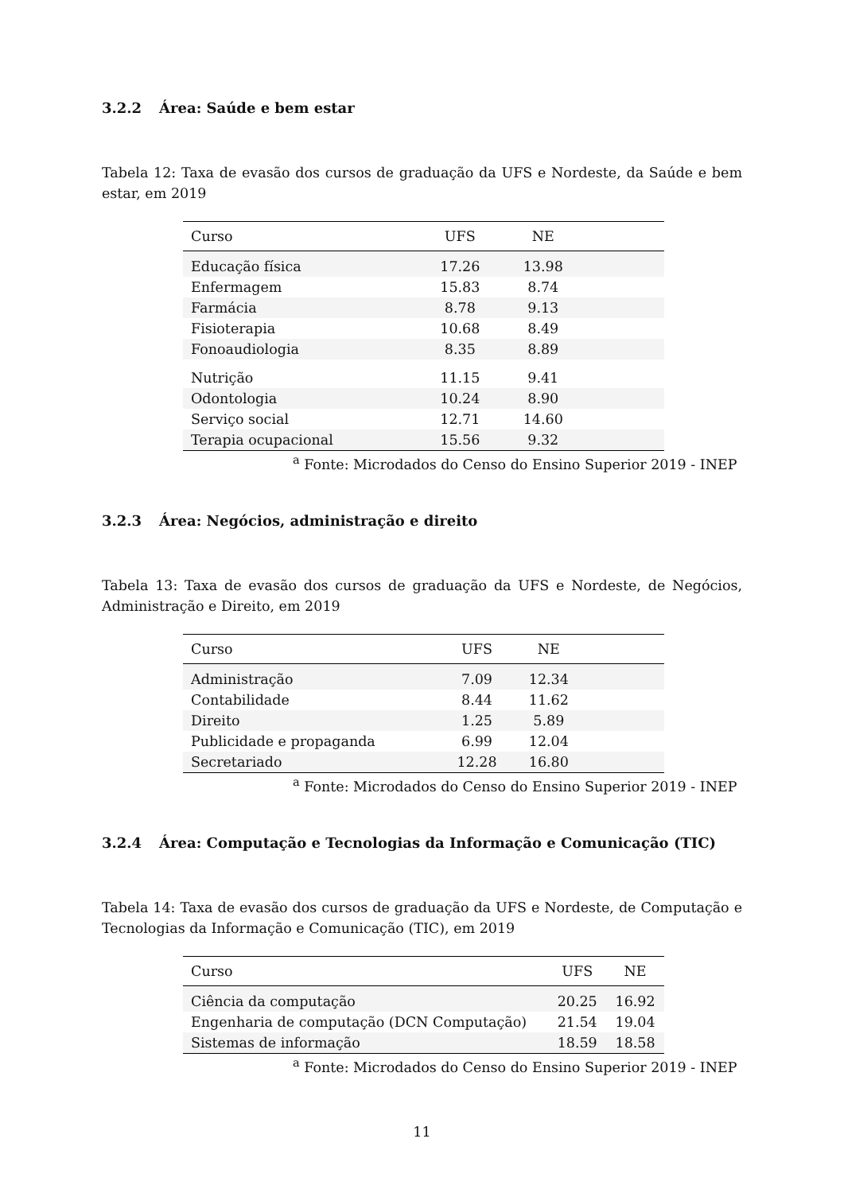3.2.2 Área: Saúde e bem estar
Tabela 12: Taxa de evasão dos cursos de graduação da UFS e Nordeste, da Saúde e bem estar, em 2019
| Curso | UFS | NE | |
| --- | --- | --- | --- |
| Educação física | 17.26 | 13.98 | |
| Enfermagem | 15.83 | 8.74 | |
| Farmácia | 8.78 | 9.13 | |
| Fisioterapia | 10.68 | 8.49 | |
| Fonoaudiologia | 8.35 | 8.89 | |
| Nutrição | 11.15 | 9.41 | |
| Odontologia | 10.24 | 8.90 | |
| Serviço social | 12.71 | 14.60 | |
| Terapia ocupacional | 15.56 | 9.32 | |
<sup>a</sup> Fonte: Microdados do Censo do Ensino Superior 2019 - INEP
3.2.3 Área: Negócios, administração e direito
Tabela 13: Taxa de evasão dos cursos de graduação da UFS e Nordeste, de Negócios, Administração e Direito, em 2019
| Curso | UFS | NE | |
| --- | --- | --- | --- |
| Administração | 7.09 | 12.34 | |
| Contabilidade | 8.44 | 11.62 | |
| Direito | 1.25 | 5.89 | |
| Publicidade e propaganda | 6.99 | 12.04 | |
| Secretariado | 12.28 | 16.80 | |
<sup>a</sup> Fonte: Microdados do Censo do Ensino Superior 2019 - INEP
3.2.4 Área: Computação e Tecnologias da Informação e Comunicação (TIC)
Tabela 14: Taxa de evasão dos cursos de graduação da UFS e Nordeste, de Computação e Tecnologias da Informação e Comunicação (TIC), em 2019
| Curso | UFS | NE |
| --- | --- | --- |
| Ciência da computação | 20.25 | 16.92 |
| Engenharia de computação (DCN Computação) | 21.54 | 19.04 |
| Sistemas de informação | 18.59 | 18.58 |
<sup>a</sup> Fonte: Microdados do Censo do Ensino Superior 2019 - INEP
11